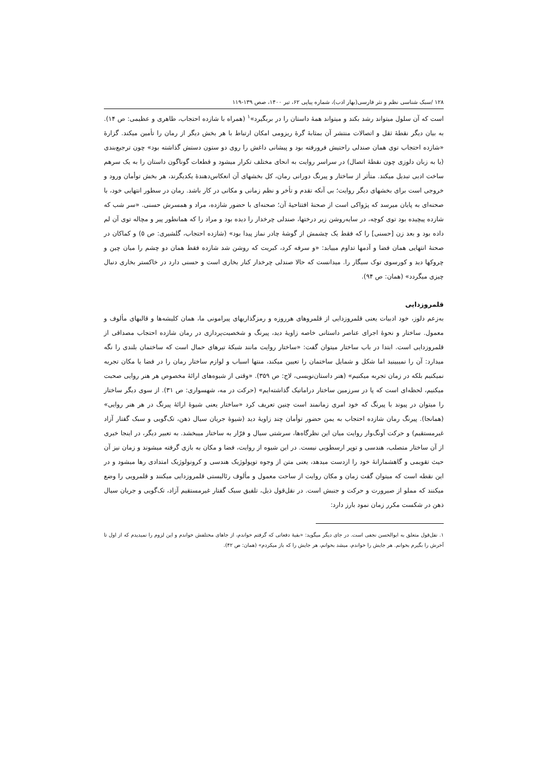۱۲۸ /سبک شناسی نظم و نثر فارسی(بهار ادب)، شماره پیاپی ۶۲، تیر ۱۴۰۰، صص ۱۳۹-۱۱۹
است که آن سلول میتواند رشد بکند و میتواند همهٔ داستان را در بربگیرد»<sup>۱</sup> (همراه با شازده احتجاب، طاهری و عظیمی: ص ۱۴). به بیان دیگر نقطهٔ ثقل و اتصالات منتشر آن بمثابهٔ گرهٔ ریزومی امکان ارتباط با هر بخش دیگر از رمان را تأمین میکند. گزارهٔ «شازده احتجاب توی همان صندلی راحتیش فرورفته بود و پیشانی داغش را روی دو ستون دستش گذاشته بود» چون ترجیع‌بندی (یا به زبان دلوزی چون نقطهٔ اتصال) در سراسر روایت به انحای مختلف تکرار میشود و قطعات گوناگون داستان را به یک سرهم ساخت ادبی تبدیل میکند. متأثر از ساختار و پیرنگ دورانی رمان، کل بخشهای آن انعکاس‌دهندهٔ یکدیگرند، هر بخش توأمان ورود و خروجی است برای بخشهای دیگر روایت؛ بی آنکه تقدم و تأخر و نظم زمانی و مکانی در کار باشد. رمان در سطور انتهایی خود، با صحنه‌ای به پایان میرسد که پژواکی است از صحنهٔ افتتاحیهٔ آن؛ صحنه‌ای با حضور شازده، مراد و همسرش حسنی. «سر شب که شازده پیچیده بود توی کوچه، در سایه‌روشن زیر درختها، صندلی چرخدار را دیده بود و مراد را که همانطور پیر و مچاله توی آن لم داده بود و بعد زن [حسنی] را که فقط یک چشمش از گوشهٔ چادر نماز پیدا بود» (شازده احتجاب، گلشیری: ص ۵) و کماکان در صحنهٔ انتهایی همان فضا و آدمها تداوم مییابد: «و سرفه کرد، کبریت که روشن شد شازده فقط همان دو چشم را میان چین و چروکها دید و کورسوی توک سیگار را. میدانست که حالا صندلی چرخدار کنار بخاری است و حسنی دارد در خاکستر بخاری دنبال چیزی میگردد» (همان: ص ۹۴).
قلمروزدایی
به‌زعم دلوز، خود ادبیات یعنی قلمروزدایی از قلمروهای هرروزه و رمزگذاریهای پیرامونی ما، همان کلیشه‌ها و قالبهای مألوف و معمول. ساختار و نحوهٔ اجرای عناصر داستانی خاصه زاویهٔ دید، پیرنگ و شخصیت‌پردازی در رمان شازده احتجاب مصداقی از قلمروزدایی است. ابتدا در باب ساختار میتوان گفت: «ساختار روایت مانند شبکهٔ تیرهای حمال است که ساختمان بلندی را نگه میدارد: آن را نمیبینید اما شکل و شمایل ساختمان را تعیین میکند، منتها اسباب و لوازم ساختار رمان را در فضا یا مکان تجربه نمیکنیم بلکه در زمان تجربه میکنیم» (هنر داستان‌نویسی، لاج: ص ۳۵۹). «وقتی از شیوه‌های ارائهٔ مخصوص هر هنر روایی صحبت میکنیم، لحظه‌ای است که پا در سرزمین ساختار دراماتیک گذاشته‌ایم» (حرکت در مه، شهسواری: ص ۳۱). از سوی دیگر ساختار را میتوان در پیوند با پیرنگ که خود امری زمانمند است چنین تعریف کرد «ساختار یعنی شیوهٔ ارائهٔ پیرنگ در هر هنر روایی» (همانجا). پیرنگ رمان شازده احتجاب به یمن حضور توأمان چند زاویهٔ دید (شیوهٔ جریان سیال ذهن، تک‌گویی و سبک گفتار آزاد غیرمستقیم) و حرکت آونگ‌وار روایت میان این نظرگاه‌ها، سرشتی سیال و فرّار به ساختار میبخشد. به تعبیر دیگر، در اینجا خبری از آن ساختار متصلب، هندسی و توپر ارسطویی نیست. در این شیوه از روایت، فضا و مکان به بازی گرفته میشوند و زمان نیز آن حیث تقویمی و گاهشمارانهٔ خود را ازدست میدهد، یعنی متن از وجوه توپولوژیک هندسی و کرونولوژیک امتدادی رها میشود و در این نقطه است که میتوان گفت زمان و مکان روایت از ساحت معمول و مألوف رئالیستی قلمروزدایی میکنند و قلمرویی را وضع میکنند که مملو از صیرورت و حرکت و جنبش است. در نقل‌قول ذیل، تلفیق سبک گفتار غیرمستقیم آزاد، تک‌گویی و جریان سیال ذهن در شکست مکرر زمان نمود بارز دارد:
۱. نقل‌قول متعلق به ابوالحسن نجفی است. در جای دیگر میگوید: «بقیهٔ دفعاتی که گرفتم خواندم، از جاهای مختلفش خواندم و این لزوم را نمیدیدم که از اول تا آخرش را بگیرم بخوانم. هر جایش را خواندم، میشد بخوانم، هر جایش را که باز میکردم» (همان: ص ۴۲).